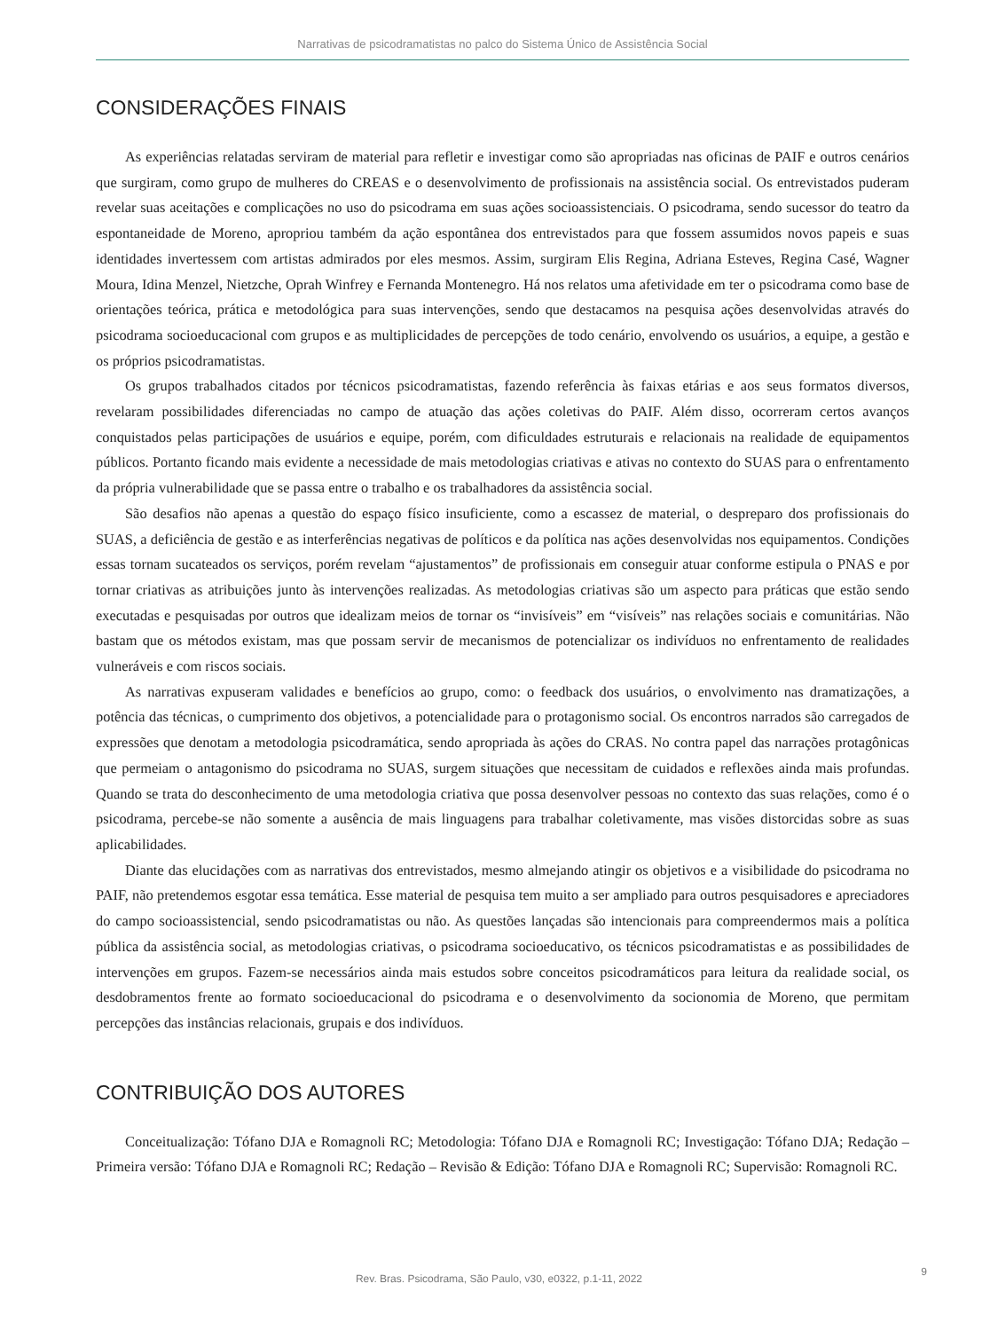Narrativas de psicodramatistas no palco do Sistema Único de Assistência Social
CONSIDERAÇÕES FINAIS
As experiências relatadas serviram de material para refletir e investigar como são apropriadas nas oficinas de PAIF e outros cenários que surgiram, como grupo de mulheres do CREAS e o desenvolvimento de profissionais na assistência social. Os entrevistados puderam revelar suas aceitações e complicações no uso do psicodrama em suas ações socioassistenciais. O psicodrama, sendo sucessor do teatro da espontaneidade de Moreno, apropriou também da ação espontânea dos entrevistados para que fossem assumidos novos papeis e suas identidades invertessem com artistas admirados por eles mesmos. Assim, surgiram Elis Regina, Adriana Esteves, Regina Casé, Wagner Moura, Idina Menzel, Nietzche, Oprah Winfrey e Fernanda Montenegro. Há nos relatos uma afetividade em ter o psicodrama como base de orientações teórica, prática e metodológica para suas intervenções, sendo que destacamos na pesquisa ações desenvolvidas através do psicodrama socioeducacional com grupos e as multiplicidades de percepções de todo cenário, envolvendo os usuários, a equipe, a gestão e os próprios psicodramatistas.
Os grupos trabalhados citados por técnicos psicodramatistas, fazendo referência às faixas etárias e aos seus formatos diversos, revelaram possibilidades diferenciadas no campo de atuação das ações coletivas do PAIF. Além disso, ocorreram certos avanços conquistados pelas participações de usuários e equipe, porém, com dificuldades estruturais e relacionais na realidade de equipamentos públicos. Portanto ficando mais evidente a necessidade de mais metodologias criativas e ativas no contexto do SUAS para o enfrentamento da própria vulnerabilidade que se passa entre o trabalho e os trabalhadores da assistência social.
São desafios não apenas a questão do espaço físico insuficiente, como a escassez de material, o despreparo dos profissionais do SUAS, a deficiência de gestão e as interferências negativas de políticos e da política nas ações desenvolvidas nos equipamentos. Condições essas tornam sucateados os serviços, porém revelam “ajustamentos” de profissionais em conseguir atuar conforme estipula o PNAS e por tornar criativas as atribuições junto às intervenções realizadas. As metodologias criativas são um aspecto para práticas que estão sendo executadas e pesquisadas por outros que idealizam meios de tornar os “invisíveis” em “visíveis” nas relações sociais e comunitárias. Não bastam que os métodos existam, mas que possam servir de mecanismos de potencializar os indivíduos no enfrentamento de realidades vulneráveis e com riscos sociais.
As narrativas expuseram validades e benefícios ao grupo, como: o feedback dos usuários, o envolvimento nas dramatizações, a potência das técnicas, o cumprimento dos objetivos, a potencialidade para o protagonismo social. Os encontros narrados são carregados de expressões que denotam a metodologia psicodramática, sendo apropriada às ações do CRAS. No contra papel das narrações protagônicas que permeiam o antagonismo do psicodrama no SUAS, surgem situações que necessitam de cuidados e reflexões ainda mais profundas. Quando se trata do desconhecimento de uma metodologia criativa que possa desenvolver pessoas no contexto das suas relações, como é o psicodrama, percebe-se não somente a ausência de mais linguagens para trabalhar coletivamente, mas visões distorcidas sobre as suas aplicabilidades.
Diante das elucidações com as narrativas dos entrevistados, mesmo almejando atingir os objetivos e a visibilidade do psicodrama no PAIF, não pretendemos esgotar essa temática. Esse material de pesquisa tem muito a ser ampliado para outros pesquisadores e apreciadores do campo socioassistencial, sendo psicodramatistas ou não. As questões lançadas são intencionais para compreendermos mais a política pública da assistência social, as metodologias criativas, o psicodrama socioeducativo, os técnicos psicodramatistas e as possibilidades de intervenções em grupos. Fazem-se necessários ainda mais estudos sobre conceitos psicodramáticos para leitura da realidade social, os desdobramentos frente ao formato socioeducacional do psicodrama e o desenvolvimento da socionomia de Moreno, que permitam percepções das instâncias relacionais, grupais e dos indivíduos.
CONTRIBUIÇÃO DOS AUTORES
Conceitualização: Tófano DJA e Romagnoli RC; Metodologia: Tófano DJA e Romagnoli RC; Investigação: Tófano DJA; Redação – Primeira versão: Tófano DJA e Romagnoli RC; Redação – Revisão & Edição: Tófano DJA e Romagnoli RC; Supervisão: Romagnoli RC.
Rev. Bras. Psicodrama, São Paulo, v30, e0322, p.1-11, 2022
9